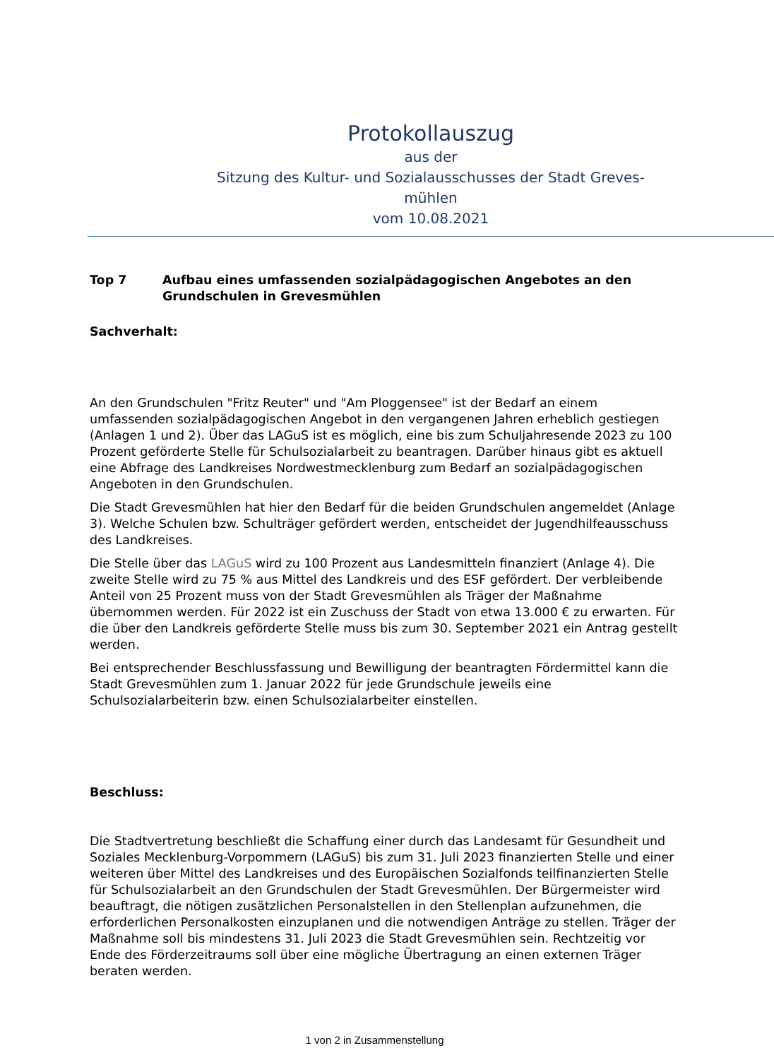Protokollauszug
aus der
Sitzung des Kultur- und Sozialausschusses der Stadt Greves-
mühlen
vom 10.08.2021
Top 7 Aufbau eines umfassenden sozialpädagogischen Angebotes an den Grundschulen in Grevesmühlen
Sachverhalt:
An den Grundschulen "Fritz Reuter" und "Am Ploggensee" ist der Bedarf an einem umfassenden sozialpädagogischen Angebot in den vergangenen Jahren erheblich gestiegen (Anlagen 1 und 2). Über das LAGuS ist es möglich, eine bis zum Schuljahresende 2023 zu 100 Prozent geförderte Stelle für Schulsozialarbeit zu beantragen. Darüber hinaus gibt es aktuell eine Abfrage des Landkreises Nordwestmecklenburg zum Bedarf an sozialpädagogischen Angeboten in den Grundschulen.
Die Stadt Grevesmühlen hat hier den Bedarf für die beiden Grundschulen angemeldet (Anlage 3). Welche Schulen bzw. Schulträger gefördert werden, entscheidet der Jugendhilfeausschuss des Landkreises.
Die Stelle über das LAGuS wird zu 100 Prozent aus Landesmitteln finanziert (Anlage 4). Die zweite Stelle wird zu 75 % aus Mittel des Landkreis und des ESF gefördert. Der verbleibende Anteil von 25 Prozent muss von der Stadt Grevesmühlen als Träger der Maßnahme übernommen werden. Für 2022 ist ein Zuschuss der Stadt von etwa 13.000 € zu erwarten. Für die über den Landkreis geförderte Stelle muss bis zum 30. September 2021 ein Antrag gestellt werden.
Bei entsprechender Beschlussfassung und Bewilligung der beantragten Fördermittel kann die Stadt Grevesmühlen zum 1. Januar 2022 für jede Grundschule jeweils eine Schulsozialarbeiterin bzw. einen Schulsozialarbeiter einstellen.
Beschluss:
Die Stadtvertretung beschließt die Schaffung einer durch das Landesamt für Gesundheit und Soziales Mecklenburg-Vorpommern (LAGuS) bis zum 31. Juli 2023 finanzierten Stelle und einer weiteren über Mittel des Landkreises und des Europäischen Sozialfonds teilfinanzierten Stelle für Schulsozialarbeit an den Grundschulen der Stadt Grevesmühlen. Der Bürgermeister wird beauftragt, die nötigen zusätzlichen Personalstellen in den Stellenplan aufzunehmen, die erforderlichen Personalkosten einzuplanen und die notwendigen Anträge zu stellen. Träger der Maßnahme soll bis mindestens 31. Juli 2023 die Stadt Grevesmühlen sein. Rechtzeitig vor Ende des Förderzeitraums soll über eine mögliche Übertragung an einen externen Träger beraten werden.
1 von 2 in Zusammenstellung